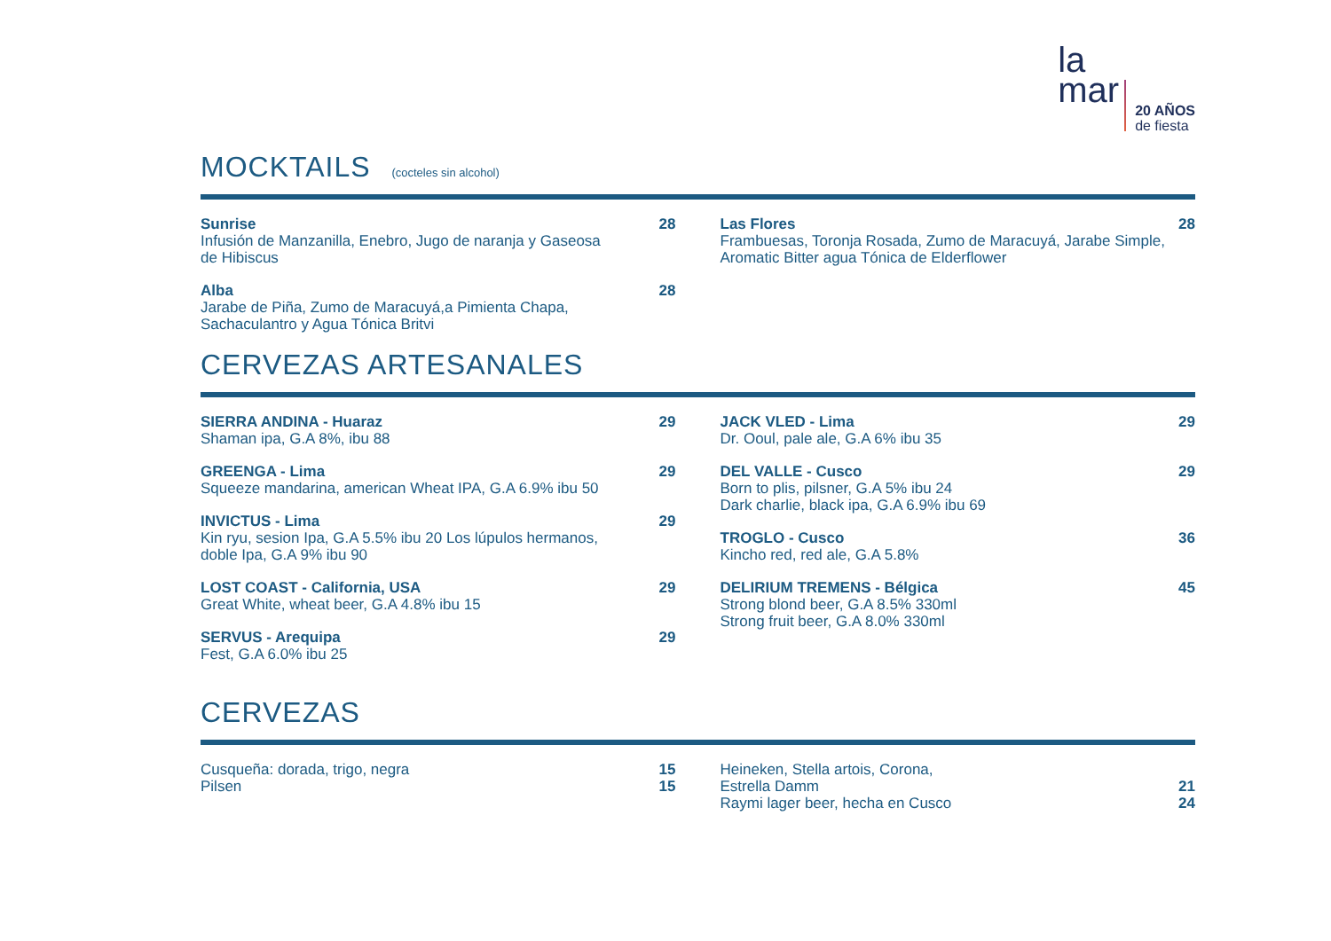la
mar
20 AÑOS
de fiesta
MOCKTAILS (cocteles sin alcohol)
Sunrise
Infusión de Manzanilla, Enebro, Jugo de naranja y Gaseosa de Hibiscus
28
Alba
Jarabe de Piña, Zumo de Maracuyá,a Pimienta Chapa, Sachaculantro y Agua Tónica Britvi
28
Las Flores
Frambuesas, Toronja Rosada, Zumo de Maracuyá, Jarabe Simple, Aromatic Bitter agua Tónica de Elderflower
28
CERVEZAS ARTESANALES
SIERRA ANDINA - Huaraz
Shaman ipa, G.A 8%, ibu 88
29
GREENGA - Lima
Squeeze mandarina, american Wheat IPA, G.A 6.9% ibu 50
29
INVICTUS - Lima
Kin ryu, sesion Ipa, G.A 5.5% ibu 20 Los lúpulos hermanos, doble Ipa, G.A 9% ibu 90
29
LOST COAST - California, USA
Great White, wheat beer, G.A 4.8% ibu 15
29
SERVUS - Arequipa
Fest, G.A 6.0% ibu 25
29
JACK VLED - Lima
Dr. Ooul, pale ale, G.A 6% ibu 35
29
DEL VALLE - Cusco
Born to plis, pilsner, G.A 5% ibu 24
Dark charlie, black ipa, G.A 6.9% ibu 69
29
TROGLO - Cusco
Kincho red, red ale, G.A 5.8%
36
DELIRIUM TREMENS - Bélgica
Strong blond beer, G.A 8.5% 330ml
Strong fruit beer, G.A 8.0% 330ml
45
CERVEZAS
Cusqueña: dorada, trigo, negra 15
Pilsen 15
Heineken, Stella artois, Corona,
Estrella Damm 21
Raymi lager beer, hecha en Cusco
24